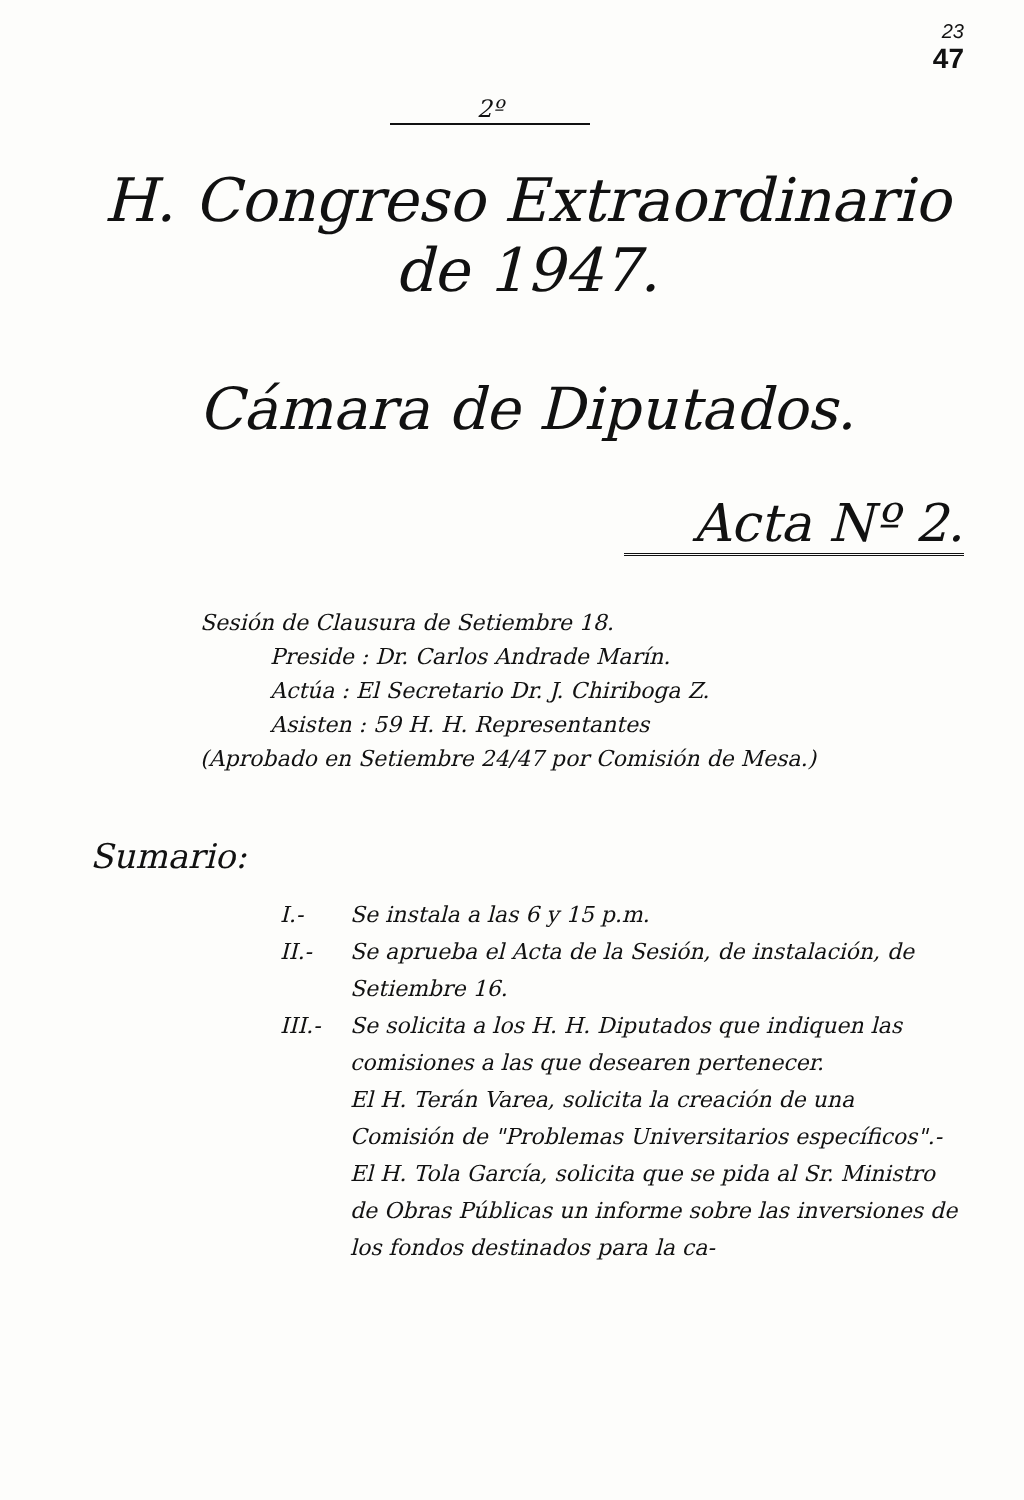23
47
2º
H. Congreso Extraordinario
de 1947.
Cámara de Diputados.
Acta Nº 2.
Sesión de Clausura de Setiembre 18.
Preside : Dr. Carlos Andrade Marín.
Actúa : El Secretario Dr. J. Chiriboga Z.
Asisten : 59 H. H. Representantes
(Aprobado en Setiembre 24/47 por Comisión de Mesa.)
Sumario:
I.- Se instala a las 6 y 15 p.m.
II.- Se aprueba el Acta de la Sesión, de instalación, de Setiembre 16.
III.- Se solicita a los H. H. Diputados que indiquen las comisiones a las que desearen pertenecer.
El H. Terán Varea, solicita la creación de una Comisión de "Problemas Universitarios específicos".-
El H. Tola García, solicita que se pida al Sr. Ministro de Obras Públicas un informe sobre las inversiones de los fondos destinados para la ca-